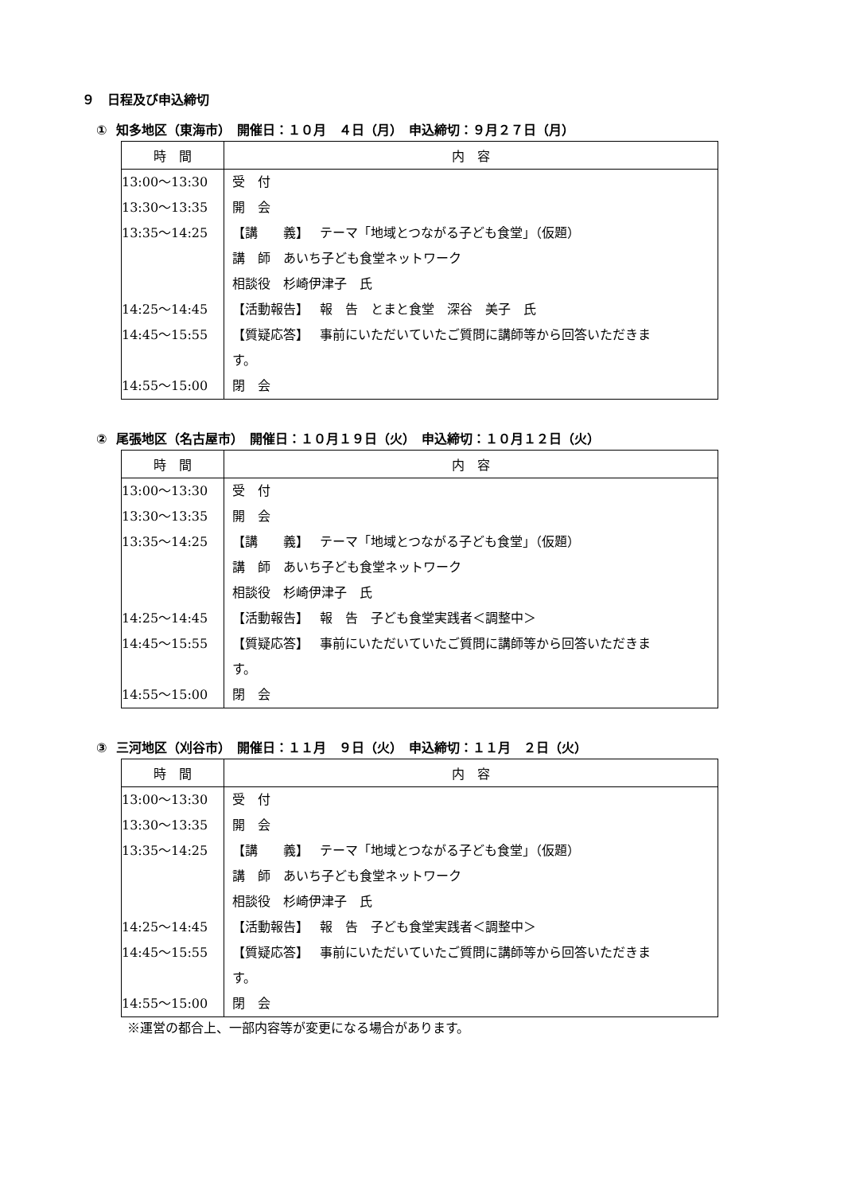９　日程及び申込締切
① 知多地区（東海市）　開催日：１０月　４日（月）　申込締切：９月２７日（月）
| 時 間 | 内 容 |
| --- | --- |
| 13:00～13:30 | 受 付 |
| 13:30～13:35 | 開 会 |
| 13:35～14:25 | 【講 義】 テーマ「地域とつながる子ども食堂」（仮題） |
| | 講 師 あいち子ども食堂ネットワーク |
| | 相談役 杉崎伊津子 氏 |
| 14:25～14:45 | 【活動報告】 報 告 とまと食堂 深谷 美子 氏 |
| 14:45～15:55 | 【質疑応答】 事前にいただいていたご質問に講師等から回答いただきま |
| | す。 |
| 14:55～15:00 | 閉 会 |
② 尾張地区（名古屋市）　開催日：１０月１９日（火）　申込締切：１０月１２日（火）
| 時 間 | 内 容 |
| --- | --- |
| 13:00～13:30 | 受 付 |
| 13:30～13:35 | 開 会 |
| 13:35～14:25 | 【講 義】 テーマ「地域とつながる子ども食堂」（仮題） |
| | 講 師 あいち子ども食堂ネットワーク |
| | 相談役 杉崎伊津子 氏 |
| 14:25～14:45 | 【活動報告】 報 告 子ども食堂実践者＜調整中＞ |
| 14:45～15:55 | 【質疑応答】 事前にいただいていたご質問に講師等から回答いただきま |
| | す。 |
| 14:55～15:00 | 閉 会 |
③ 三河地区（刈谷市）　開催日：１１月　９日（火）　申込締切：１１月　２日（火）
| 時 間 | 内 容 |
| --- | --- |
| 13:00～13:30 | 受 付 |
| 13:30～13:35 | 開 会 |
| 13:35～14:25 | 【講 義】 テーマ「地域とつながる子ども食堂」（仮題） |
| | 講 師 あいち子ども食堂ネットワーク |
| | 相談役 杉崎伊津子 氏 |
| 14:25～14:45 | 【活動報告】 報 告 子ども食堂実践者＜調整中＞ |
| 14:45～15:55 | 【質疑応答】 事前にいただいていたご質問に講師等から回答いただきま |
| | す。 |
| 14:55～15:00 | 閉 会 |
※運営の都合上、一部内容等が変更になる場合があります。